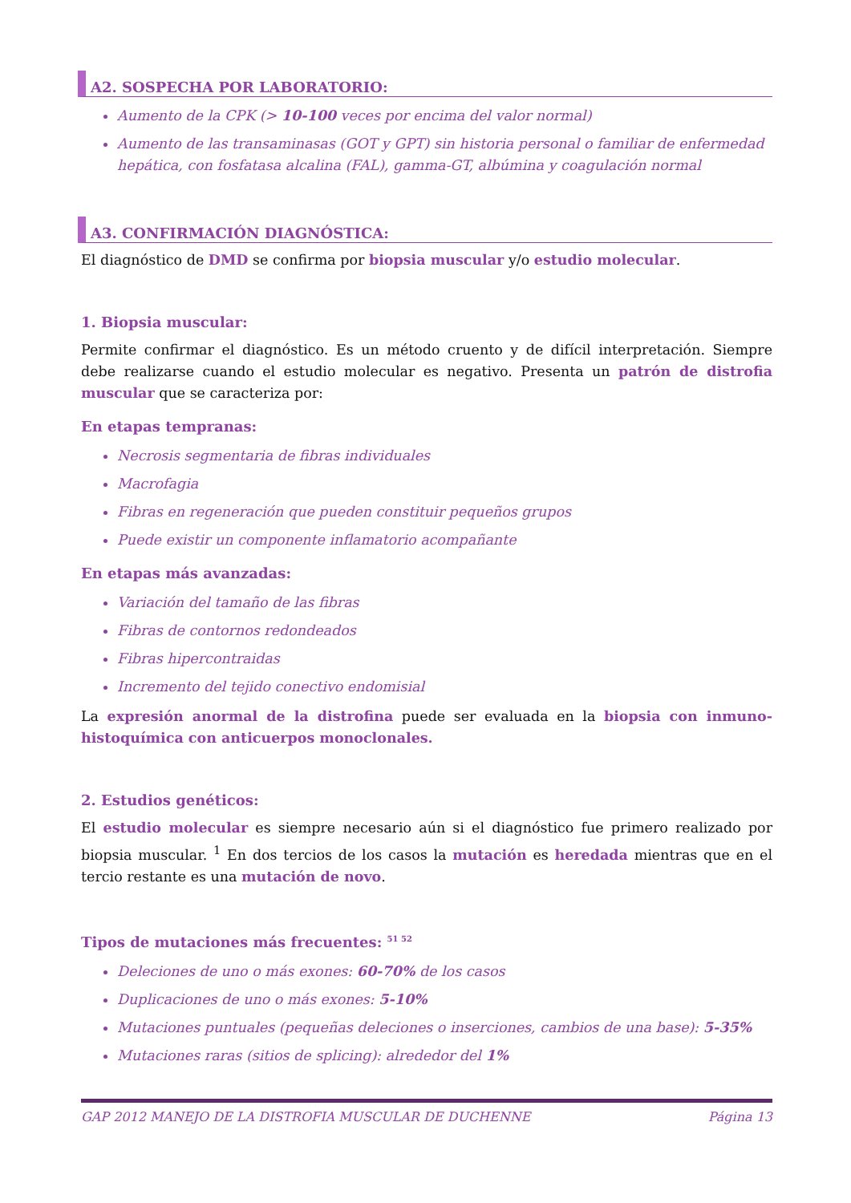A2. SOSPECHA POR LABORATORIO:
Aumento de la CPK (> 10-100 veces por encima del valor normal)
Aumento de las transaminasas (GOT y GPT) sin historia personal o familiar de enfermedad hepática, con fosfatasa alcalina (FAL), gamma-GT, albúmina y coagulación normal
A3. CONFIRMACIÓN DIAGNÓSTICA:
El diagnóstico de DMD se confirma por biopsia muscular y/o estudio molecular.
1. Biopsia muscular:
Permite confirmar el diagnóstico. Es un método cruento y de difícil interpretación. Siempre debe realizarse cuando el estudio molecular es negativo. Presenta un patrón de distrofia muscular que se caracteriza por:
En etapas tempranas:
Necrosis segmentaria de fibras individuales
Macrofagia
Fibras en regeneración que pueden constituir pequeños grupos
Puede existir un componente inflamatorio acompañante
En etapas más avanzadas:
Variación del tamaño de las fibras
Fibras de contornos redondeados
Fibras hipercontraidas
Incremento del tejido conectivo endomisial
La expresión anormal de la distrofina puede ser evaluada en la biopsia con inmuno-histoquímica con anticuerpos monoclonales.
2. Estudios genéticos:
El estudio molecular es siempre necesario aún si el diagnóstico fue primero realizado por biopsia muscular. <sup>1</sup> En dos tercios de los casos la mutación es heredada mientras que en el tercio restante es una mutación de novo.
Tipos de mutaciones más frecuentes: <sup>51 52</sup>
Deleciones de uno o más exones: 60-70% de los casos
Duplicaciones de uno o más exones: 5-10%
Mutaciones puntuales (pequeñas deleciones o inserciones, cambios de una base): 5-35%
Mutaciones raras (sitios de splicing): alrededor del 1%
GAP 2012 MANEJO DE LA DISTROFIA MUSCULAR DE DUCHENNE Página 13